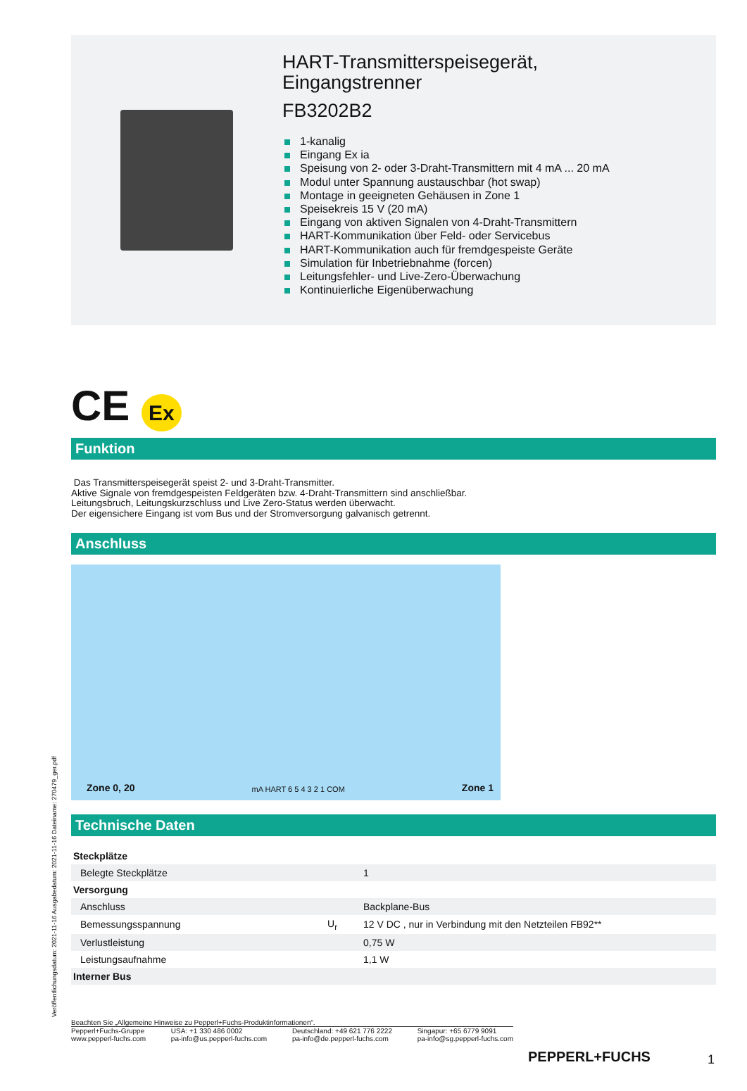Veröffentlichungsdatum: 2021-11-16 Ausgabedatum: 2021-11-16 Dateiname: 270479_ger.pdf
HART-Transmitterspeisegerät,
Eingangstrenner
FB3202B2
1-kanalig
Eingang Ex ia
Speisung von 2- oder 3-Draht-Transmittern mit 4 mA ... 20 mA
Modul unter Spannung austauschbar (hot swap)
Montage in geeigneten Gehäusen in Zone 1
Speisekreis 15 V (20 mA)
Eingang von aktiven Signalen von 4-Draht-Transmittern
HART-Kommunikation über Feld- oder Servicebus
HART-Kommunikation auch für fremdgespeiste Geräte
Simulation für Inbetriebnahme (forcen)
Leitungsfehler- und Live-Zero-Überwachung
Kontinuierliche Eigenüberwachung
CE Ex
Funktion
Das Transmitterspeisegerät speist 2- und 3-Draht-Transmitter.
Aktive Signale von fremdgespeisten Feldgeräten bzw. 4-Draht-Transmittern sind anschließbar.
Leitungsbruch, Leitungskurzschluss und Live Zero-Status werden überwacht.
Der eigensichere Eingang ist vom Bus und der Stromversorgung galvanisch getrennt.
Anschluss
Zone 0, 20 mA HART 6 5 4 3 2 1 COM Zone 1
Technische Daten
| Steckplätze | | |
| Belegte Steckplätze | | 1 |
| Versorgung | | |
| Anschluss | | Backplane-Bus |
| Bemessungsspannung | U<sub>r</sub> | 12 V DC , nur in Verbindung mit den Netzteilen FB92** |
| Verlustleistung | | 0,75 W |
| Leistungsaufnahme | | 1,1 W |
| Interner Bus | | |
Beachten Sie „Allgemeine Hinweise zu Pepperl+Fuchs-Produktinformationen“.
Pepperl+Fuchs-Gruppe
www.pepperl-fuchs.com
USA: +1 330 486 0002
pa-info@us.pepperl-fuchs.com
Deutschland: +49 621 776 2222
pa-info@de.pepperl-fuchs.com
Singapur: +65 6779 9091
pa-info@sg.pepperl-fuchs.com
PEPPERL+FUCHS 1